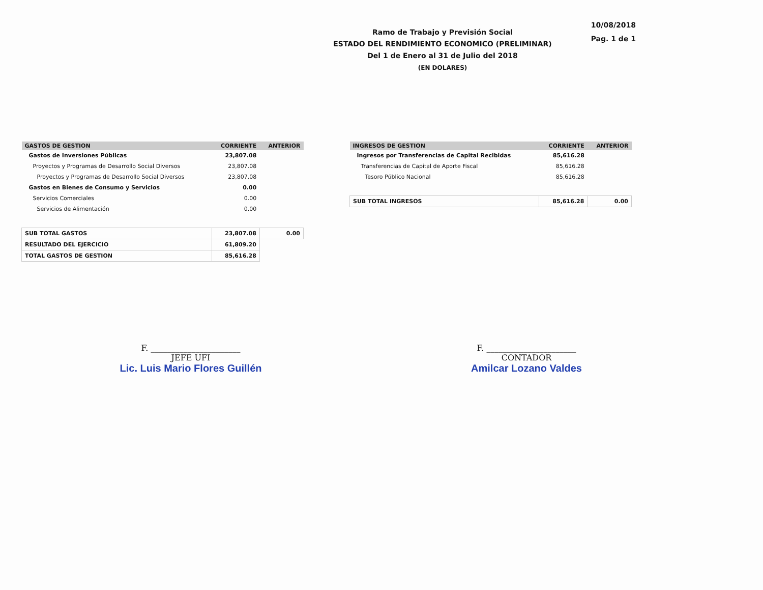Ramo de Trabajo y Previsión Social
ESTADO DEL RENDIMIENTO ECONOMICO (PRELIMINAR)
Del 1 de Enero al 31 de Julio del 2018
(EN DOLARES)
10/08/2018
Pag. 1 de 1
| GASTOS DE GESTION | CORRIENTE | ANTERIOR |
| --- | --- | --- |
| Gastos de Inversiones Públicas | 23,807.08 | |
| Proyectos y Programas de Desarrollo Social Diversos | 23,807.08 | |
| Proyectos y Programas de Desarrollo Social Diversos | 23,807.08 | |
| Gastos en Bienes de Consumo y Servicios | 0.00 | |
| Servicios Comerciales | 0.00 | |
| Servicios de Alimentación | 0.00 | |
| SUB TOTAL GASTOS | 23,807.08 | 0.00 |
| RESULTADO DEL EJERCICIO | 61,809.20 | |
| TOTAL GASTOS DE GESTION | 85,616.28 | |
| INGRESOS DE GESTION | CORRIENTE | ANTERIOR |
| --- | --- | --- |
| Ingresos por Transferencias de Capital Recibidas | 85,616.28 | |
| Transferencias de Capital de Aporte Fiscal | 85,616.28 | |
| Tesoro Público Nacional | 85,616.28 | |
| SUB TOTAL INGRESOS | 85,616.28 | 0.00 |
F. ______________________
JEFE UFI
Lic. Luis Mario Flores Guillén
F. ______________________
CONTADOR
Amilcar Lozano Valdes